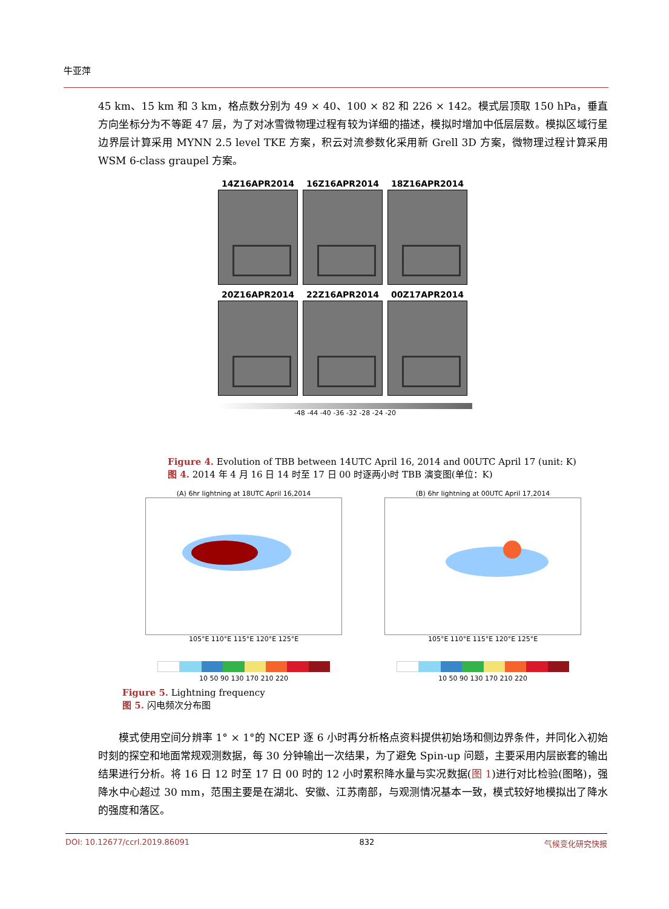牛亚萍
45 km、15 km 和 3 km，格点数分别为 49 × 40、100 × 82 和 226 × 142。模式层顶取 150 hPa，垂直方向坐标分为不等距 47 层，为了对冰雪微物理过程有较为详细的描述，模拟时增加中低层层数。模拟区域行星边界层计算采用 MYNN 2.5 level TKE 方案，积云对流参数化采用新 Grell 3D 方案，微物理过程计算采用 WSM 6-class graupel 方案。
14Z16APR2014
16Z16APR2014
18Z16APR2014
20Z16APR2014
22Z16APR2014
00Z17APR2014
-48 -44 -40 -36 -32 -28 -24 -20
Figure 4. Evolution of TBB between 14UTC April 16, 2014 and 00UTC April 17 (unit: K)
图 4. 2014 年 4 月 16 日 14 时至 17 日 00 时逐两小时 TBB 演变图(单位：K)
(A) 6hr lightning at 18UTC April 16,2014
105°E 110°E 115°E 120°E 125°E
10 50 90 130 170 210 220
(B) 6hr lightning at 00UTC April 17,2014
105°E 110°E 115°E 120°E 125°E
10 50 90 130 170 210 220
Figure 5. Lightning frequency
图 5. 闪电频次分布图
  模式使用空间分辨率 1° × 1°的 NCEP 逐 6 小时再分析格点资料提供初始场和侧边界条件，并同化入初始时刻的探空和地面常规观测数据，每 30 分钟输出一次结果，为了避免 Spin-up 问题，主要采用内层嵌套的输出结果进行分析。将 16 日 12 时至 17 日 00 时的 12 小时累积降水量与实况数据(图 1)进行对比检验(图略)，强降水中心超过 30 mm，范围主要是在湖北、安徽、江苏南部，与观测情况基本一致，模式较好地模拟出了降水的强度和落区。
DOI: 10.12677/ccrl.2019.86091 832 气候变化研究快报